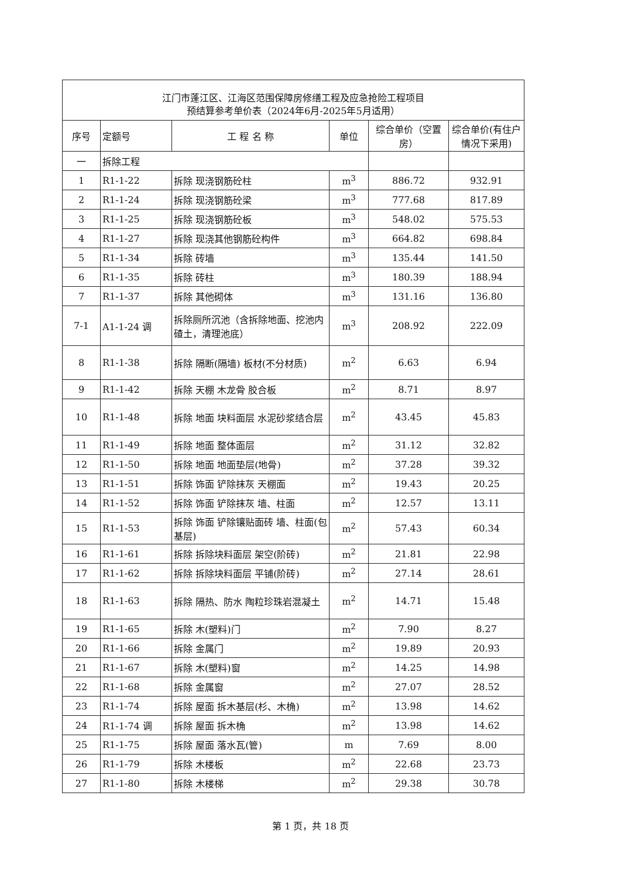| 江门市蓬江区、江海区范围保障房修缮工程及应急抢险工程项目 预结算参考单价表（2024年6月-2025年5月适用） | | | | | |
| 序号 | 定额号 | 工 程 名 称 | 单位 | 综合单价（空置房） | 综合单价(有住户情况下采用) |
| 一 | 拆除工程 | | | | |
| 1 | R1-1-22 | 拆除 现浇钢筋砼柱 | m<sup>3</sup> | 886.72 | 932.91 |
| 2 | R1-1-24 | 拆除 现浇钢筋砼梁 | m<sup>3</sup> | 777.68 | 817.89 |
| 3 | R1-1-25 | 拆除 现浇钢筋砼板 | m<sup>3</sup> | 548.02 | 575.53 |
| 4 | R1-1-27 | 拆除 现浇其他钢筋砼构件 | m<sup>3</sup> | 664.82 | 698.84 |
| 5 | R1-1-34 | 拆除 砖墙 | m<sup>3</sup> | 135.44 | 141.50 |
| 6 | R1-1-35 | 拆除 砖柱 | m<sup>3</sup> | 180.39 | 188.94 |
| 7 | R1-1-37 | 拆除 其他砌体 | m<sup>3</sup> | 131.16 | 136.80 |
| 7-1 | A1-1-24 调 | 拆除厕所沉池（含拆除地面、挖池内碴土，清理池底） | m<sup>3</sup> | 208.92 | 222.09 |
| 8 | R1-1-38 | 拆除 隔断(隔墙) 板材(不分材质) | m<sup>2</sup> | 6.63 | 6.94 |
| 9 | R1-1-42 | 拆除 天棚 木龙骨 胶合板 | m<sup>2</sup> | 8.71 | 8.97 |
| 10 | R1-1-48 | 拆除 地面 块料面层 水泥砂浆结合层 | m<sup>2</sup> | 43.45 | 45.83 |
| 11 | R1-1-49 | 拆除 地面 整体面层 | m<sup>2</sup> | 31.12 | 32.82 |
| 12 | R1-1-50 | 拆除 地面 地面垫层(地骨) | m<sup>2</sup> | 37.28 | 39.32 |
| 13 | R1-1-51 | 拆除 饰面 铲除抹灰 天棚面 | m<sup>2</sup> | 19.43 | 20.25 |
| 14 | R1-1-52 | 拆除 饰面 铲除抹灰 墙、柱面 | m<sup>2</sup> | 12.57 | 13.11 |
| 15 | R1-1-53 | 拆除 饰面 铲除镶贴面砖 墙、柱面(包基层) | m<sup>2</sup> | 57.43 | 60.34 |
| 16 | R1-1-61 | 拆除 拆除块料面层 架空(阶砖) | m<sup>2</sup> | 21.81 | 22.98 |
| 17 | R1-1-62 | 拆除 拆除块料面层 平铺(阶砖) | m<sup>2</sup> | 27.14 | 28.61 |
| 18 | R1-1-63 | 拆除 隔热、防水 陶粒珍珠岩混凝土 | m<sup>2</sup> | 14.71 | 15.48 |
| 19 | R1-1-65 | 拆除 木(塑料)门 | m<sup>2</sup> | 7.90 | 8.27 |
| 20 | R1-1-66 | 拆除 金属门 | m<sup>2</sup> | 19.89 | 20.93 |
| 21 | R1-1-67 | 拆除 木(塑料)窗 | m<sup>2</sup> | 14.25 | 14.98 |
| 22 | R1-1-68 | 拆除 金属窗 | m<sup>2</sup> | 27.07 | 28.52 |
| 23 | R1-1-74 | 拆除 屋面 拆木基层(杉、木桷) | m<sup>2</sup> | 13.98 | 14.62 |
| 24 | R1-1-74 调 | 拆除 屋面 拆木桷 | m<sup>2</sup> | 13.98 | 14.62 |
| 25 | R1-1-75 | 拆除 屋面 落水瓦(管) | m | 7.69 | 8.00 |
| 26 | R1-1-79 | 拆除 木楼板 | m<sup>2</sup> | 22.68 | 23.73 |
| 27 | R1-1-80 | 拆除 木楼梯 | m<sup>2</sup> | 29.38 | 30.78 |
第 1 页，共 18 页